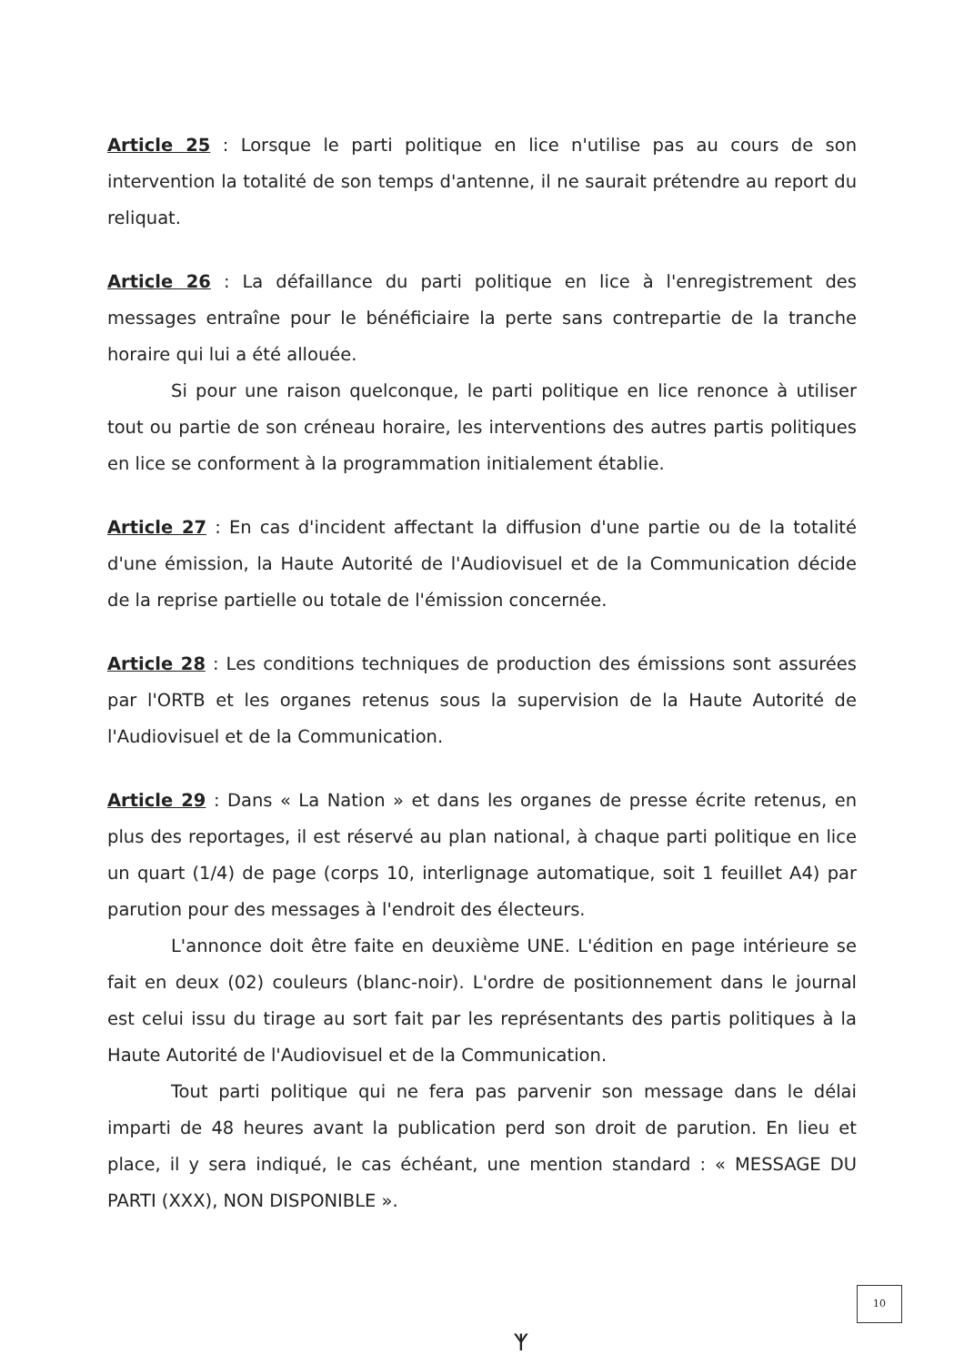Article 25 : Lorsque le parti politique en lice n'utilise pas au cours de son intervention la totalité de son temps d'antenne, il ne saurait prétendre au report du reliquat.
Article 26 : La défaillance du parti politique en lice à l'enregistrement des messages entraîne pour le bénéficiaire la perte sans contrepartie de la tranche horaire qui lui a été allouée.
Si pour une raison quelconque, le parti politique en lice renonce à utiliser tout ou partie de son créneau horaire, les interventions des autres partis politiques en lice se conforment à la programmation initialement établie.
Article 27 : En cas d'incident affectant la diffusion d'une partie ou de la totalité d'une émission, la Haute Autorité de l'Audiovisuel et de la Communication décide de la reprise partielle ou totale de l'émission concernée.
Article 28 : Les conditions techniques de production des émissions sont assurées par l'ORTB et les organes retenus sous la supervision de la Haute Autorité de l'Audiovisuel et de la Communication.
Article 29 : Dans « La Nation » et dans les organes de presse écrite retenus, en plus des reportages, il est réservé au plan national, à chaque parti politique en lice un quart (1/4) de page (corps 10, interlignage automatique, soit 1 feuillet A4) par parution pour des messages à l'endroit des électeurs.
L'annonce doit être faite en deuxième UNE. L'édition en page intérieure se fait en deux (02) couleurs (blanc-noir). L'ordre de positionnement dans le journal est celui issu du tirage au sort fait par les représentants des partis politiques à la Haute Autorité de l'Audiovisuel et de la Communication.
Tout parti politique qui ne fera pas parvenir son message dans le délai imparti de 48 heures avant la publication perd son droit de parution. En lieu et place, il y sera indiqué, le cas échéant, une mention standard : « MESSAGE DU PARTI (XXX), NON DISPONIBLE ».
10
ᛉ